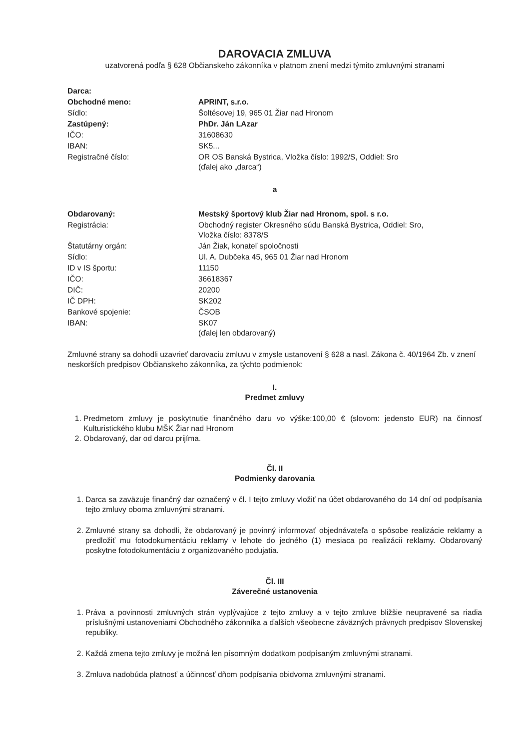DAROVACIA ZMLUVA
uzatvorená podľa § 628 Občianskeho zákonníka v platnom znení medzi týmito zmluvnými stranami
| Darca: | |
| Obchodné meno: | APRINT, s.r.o. |
| Sídlo: | Šoltésovej 19, 965 01 Žiar nad Hronom |
| Zastúpený: | PhDr. Ján LAzar |
| IČO: | 31608630 |
| IBAN: | SK5... |
| Registračné číslo: | OR OS Banská Bystrica, Vložka číslo: 1992/S, Oddiel: Sro (ďalej ako „darca“) |
a
| Obdarovaný: | Mestský športový klub Žiar nad Hronom, spol. s r.o. |
| Registrácia: | Obchodný register Okresného súdu Banská Bystrica, Oddiel: Sro, Vložka číslo: 8378/S |
| Štatutárny orgán: | Ján Žiak, konateľ spoločnosti |
| Sídlo: | Ul. A. Dubčeka 45, 965 01 Žiar nad Hronom |
| ID v IS športu: | 11150 |
| IČO: | 36618367 |
| DIČ: | 20200 |
| IČ DPH: | SK202 |
| Bankové spojenie: | ČSOB |
| IBAN: | SK07 (ďalej len obdarovaný) |
Zmluvné strany sa dohodli uzavrieť darovaciu zmluvu v zmysle ustanovení § 628 a nasl. Zákona č. 40/1964 Zb. v znení neskorších predpisov Občianskeho zákonníka, za týchto podmienok:
I.
Predmet zmluvy
1. Predmetom zmluvy je poskytnutie finančného daru vo výške:100,00 € (slovom: jedensto EUR) na činnosť Kulturistického klubu MŠK Žiar nad Hronom
2. Obdarovaný, dar od darcu prijíma.
Čl. II
Podmienky darovania
1. Darca sa zaväzuje finančný dar označený v čl. I tejto zmluvy vložiť na účet obdarovaného do 14 dní od podpísania tejto zmluvy oboma zmluvnými stranami.
2. Zmluvné strany sa dohodli, že obdarovaný je povinný informovať objednávateľa o spôsobe realizácie reklamy a predložiť mu fotodokumentáciu reklamy v lehote do jedného (1) mesiaca po realizácii reklamy. Obdarovaný poskytne fotodokumentáciu z organizovaného podujatia.
Čl. III
Záverečné ustanovenia
1. Práva a povinnosti zmluvných strán vyplývajúce z tejto zmluvy a v tejto zmluve bližšie neupravené sa riadia príslušnými ustanoveniami Obchodného zákonníka a ďalších všeobecne záväzných právnych predpisov Slovenskej republiky.
2. Každá zmena tejto zmluvy je možná len písomným dodatkom podpísaným zmluvnými stranami.
3. Zmluva nadobúda platnosť a účinnosť dňom podpísania obidvoma zmluvnými stranami.